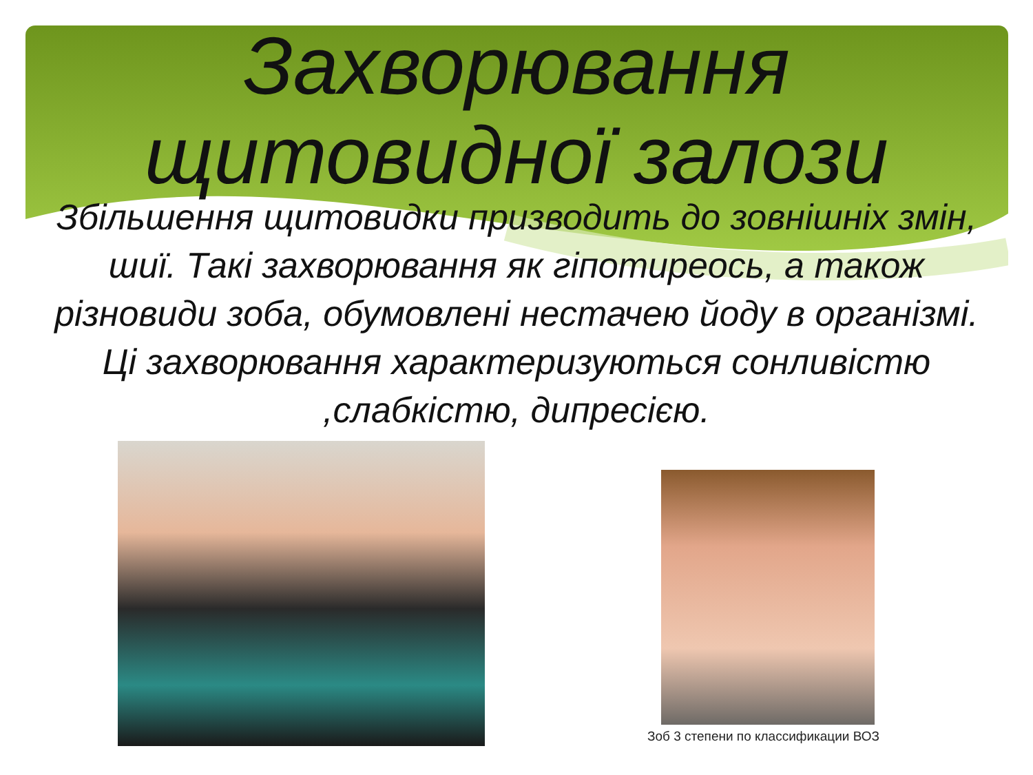Захворювання щитовидної залози
Збільшення щитовидки призводить до зовнішніх змін, шиї. Такі захворювання як гіпотиреось, а також різновиди зоба, обумовлені нестачею йоду в організмі. Ці захворювання характеризуються сонливістю ,слабкістю, дипресією.
Зоб 3 степени по классификации ВОЗ